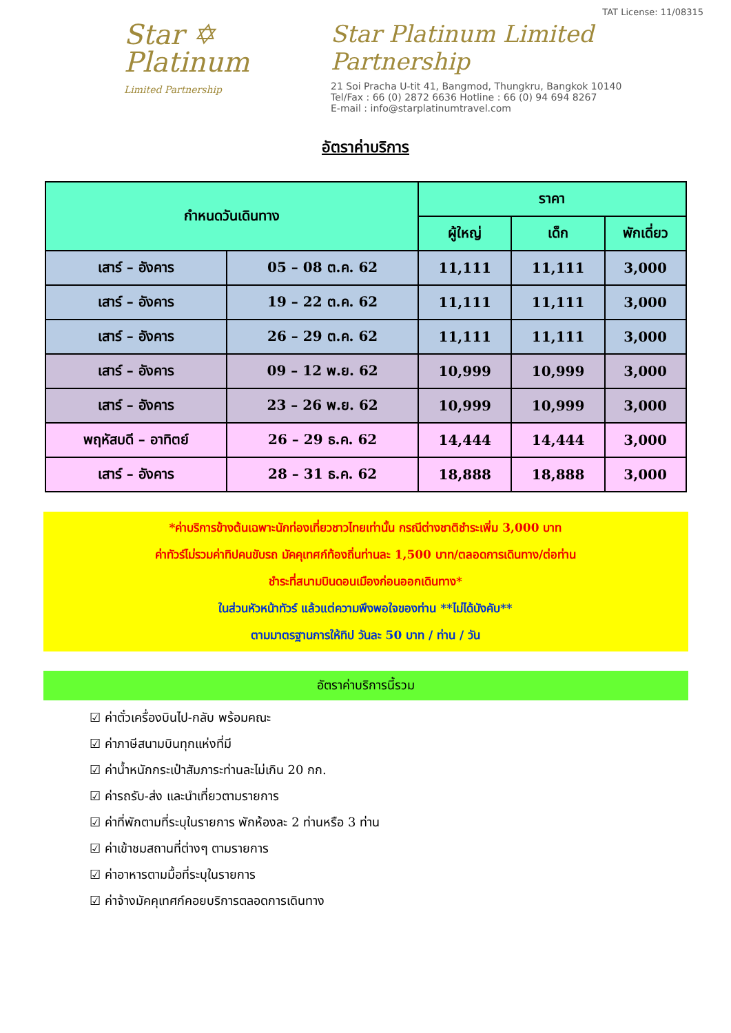Star ✡
Platinum
Limited Partnership
TAT License: 11/08315
Star Platinum Limited Partnership
21 Soi Pracha U-tit 41, Bangmod, Thungkru, Bangkok 10140
Tel/Fax : 66 (0) 2872 6636 Hotline : 66 (0) 94 694 8267
E-mail : info@starplatinumtravel.com
อัตราค่าบริการ
| กำหนดวันเดินทาง | | ราคา | | |
| --- | --- | --- | --- | --- |
| | | ผู้ใหญ่ | เด็ก | พักเดี่ยว |
| เสาร์ – อังคาร | 05 – 08 ต.ค. 62 | 11,111 | 11,111 | 3,000 |
| เสาร์ – อังคาร | 19 – 22 ต.ค. 62 | 11,111 | 11,111 | 3,000 |
| เสาร์ – อังคาร | 26 – 29 ต.ค. 62 | 11,111 | 11,111 | 3,000 |
| เสาร์ – อังคาร | 09 – 12 พ.ย. 62 | 10,999 | 10,999 | 3,000 |
| เสาร์ – อังคาร | 23 – 26 พ.ย. 62 | 10,999 | 10,999 | 3,000 |
| พฤหัสบดี – อาทิตย์ | 26 – 29 ธ.ค. 62 | 14,444 | 14,444 | 3,000 |
| เสาร์ – อังคาร | 28 – 31 ธ.ค. 62 | 18,888 | 18,888 | 3,000 |
*ค่าบริการข้างต้นเฉพาะนักท่องเที่ยวชาวไทยเท่านั้น กรณีต่างชาติชำระเพิ่ม 3,000 บาท
ค่าทัวร์ไม่รวมค่าทิปคนขับรถ มัคคุเทศก์ท้องถิ่นท่านละ 1,500 บาท/ตลอดการเดินทาง/ต่อท่าน
ชำระที่สนามบินดอนเมืองก่อนออกเดินทาง*
ในส่วนหัวหน้าทัวร์ แล้วแต่ความพึงพอใจของท่าน **ไม่ได้บังคับ**
ตามมาตรฐานการให้ทิป วันละ 50 บาท / ท่าน / วัน
อัตราค่าบริการนี้รวม
☑ ค่าตั๋วเครื่องบินไป-กลับ พร้อมคณะ
☑ ค่าภาษีสนามบินทุกแห่งที่มี
☑ ค่าน้ำหนักกระเป๋าสัมภาระท่านละไม่เกิน 20 กก.
☑ ค่ารถรับ-ส่ง และนำเที่ยวตามรายการ
☑ ค่าที่พักตามที่ระบุในรายการ พักห้องละ 2 ท่านหรือ 3 ท่าน
☑ ค่าเข้าชมสถานที่ต่างๆ ตามรายการ
☑ ค่าอาหารตามมื้อที่ระบุในรายการ
☑ ค่าจ้างมัคคุเทศก์คอยบริการตลอดการเดินทาง